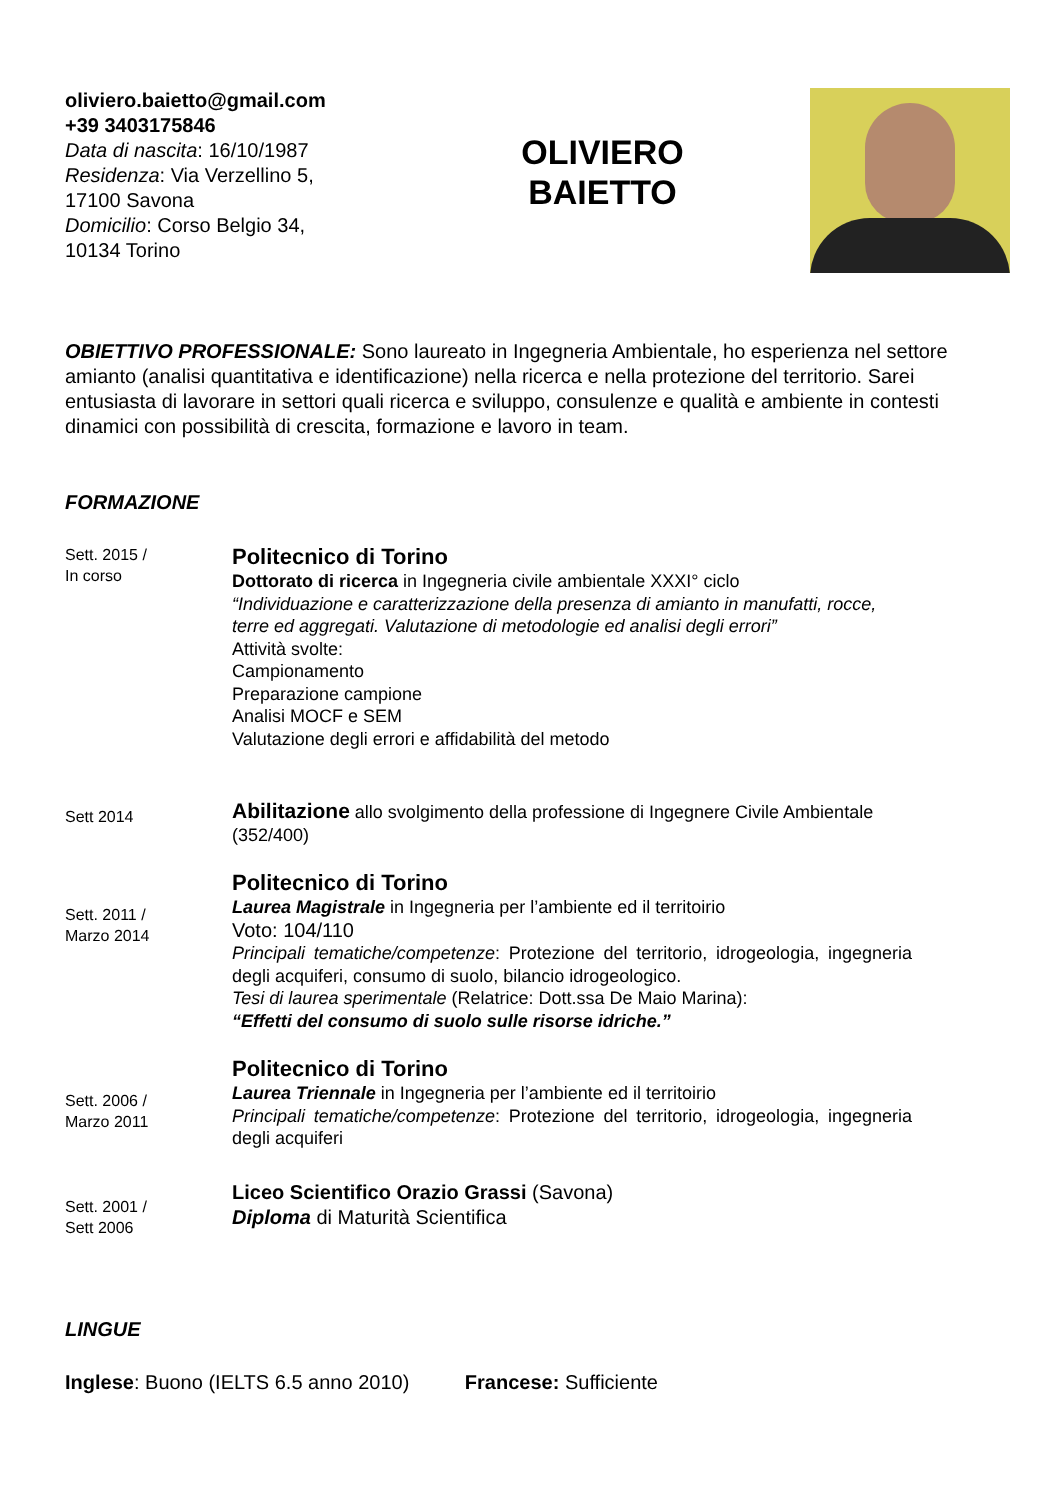oliviero.baietto@gmail.com
+39 3403175846
Data di nascita: 16/10/1987
Residenza: Via Verzellino 5, 17100 Savona
Domicilio: Corso Belgio 34, 10134 Torino
OLIVIERO
BAIETTO
OBIETTIVO PROFESSIONALE: Sono laureato in Ingegneria Ambientale, ho esperienza nel settore amianto (analisi quantitativa e identificazione) nella ricerca e nella protezione del territorio. Sarei entusiasta di lavorare in settori quali ricerca e sviluppo, consulenze e qualità e ambiente in contesti dinamici con possibilità di crescita, formazione e lavoro in team.
FORMAZIONE
Sett. 2015 /
In corso
Politecnico di Torino
Dottorato di ricerca in Ingegneria civile ambientale XXXI° ciclo
“Individuazione e caratterizzazione della presenza di amianto in manufatti, rocce, terre ed aggregati. Valutazione di metodologie ed analisi degli errori”
Attività svolte:
Campionamento
Preparazione campione
Analisi MOCF e SEM
Valutazione degli errori e affidabilità del metodo
Sett 2014
Abilitazione allo svolgimento della professione di Ingegnere Civile Ambientale (352/400)
Sett. 2011 /
Marzo 2014
Politecnico di Torino
Laurea Magistrale in Ingegneria per l’ambiente ed il territoirio
Voto: 104/110
Principali tematiche/competenze: Protezione del territorio, idrogeologia, ingegneria degli acquiferi, consumo di suolo, bilancio idrogeologico.
Tesi di laurea sperimentale (Relatrice: Dott.ssa De Maio Marina):
“Effetti del consumo di suolo sulle risorse idriche.”
Sett. 2006 /
Marzo 2011
Politecnico di Torino
Laurea Triennale in Ingegneria per l’ambiente ed il territoirio
Principali tematiche/competenze: Protezione del territorio, idrogeologia, ingegneria degli acquiferi
Sett. 2001 /
Sett 2006
Liceo Scientifico Orazio Grassi (Savona)
Diploma di Maturità Scientifica
LINGUE
Inglese: Buono (IELTS 6.5 anno 2010) Francese: Sufficiente